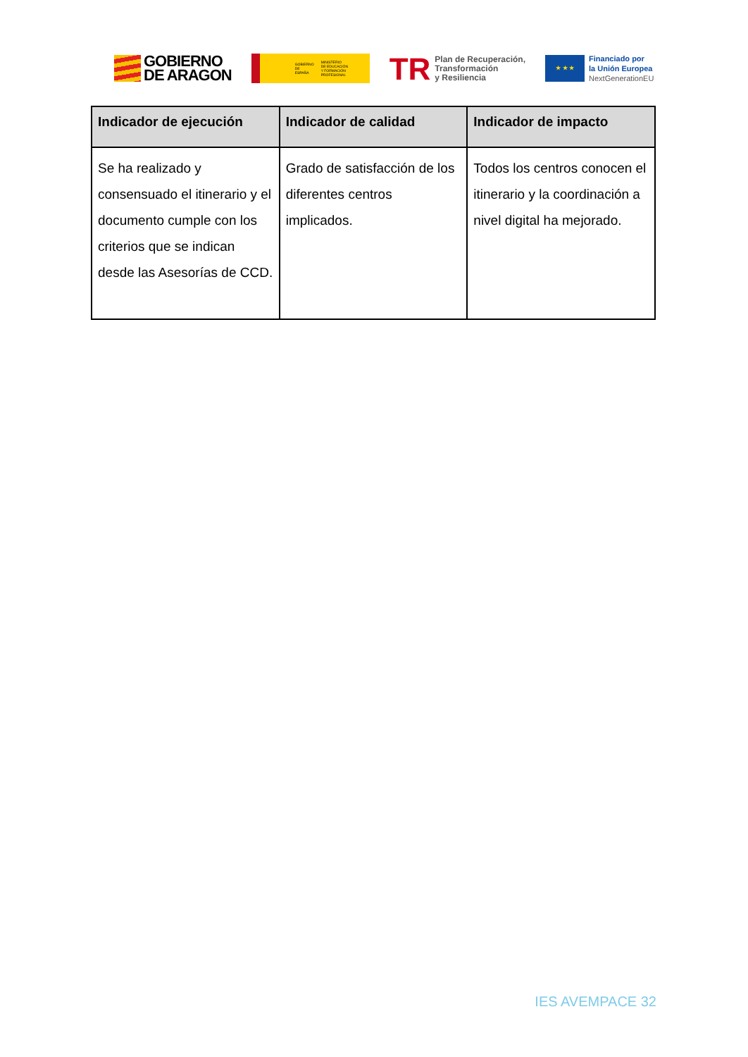GOBIERNO
DE ARAGON
GOBIERNO
DE ESPAÑA MINISTERIO
DE EDUCACIÓN
Y FORMACIÓN PROFESIONAL
TR Plan de Recuperación,
Transformación
y Resiliencia
★ ★ ★
Financiado por
la Unión Europea
NextGenerationEU
| Indicador de ejecución | Indicador de calidad | Indicador de impacto |
| --- | --- | --- |
| Se ha realizado y consensuado el itinerario y el documento cumple con los criterios que se indican desde las Asesorías de CCD. | Grado de satisfacción de los diferentes centros implicados. | Todos los centros conocen el itinerario y la coordinación a nivel digital ha mejorado. |
IES AVEMPACE 32